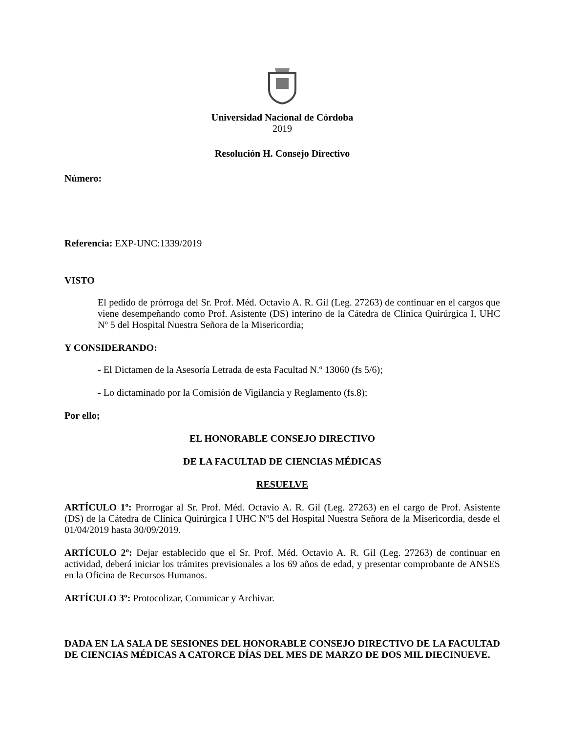Universidad Nacional de Córdoba
2019
Resolución H. Consejo Directivo
Número:
Referencia: EXP-UNC:1339/2019
VISTO
El pedido de prórroga del Sr. Prof. Méd. Octavio A. R. Gil (Leg. 27263) de continuar en el cargos que viene desempeñando como Prof. Asistente (DS) interino de la Cátedra de Clínica Quirúrgica I, UHC Nº 5 del Hospital Nuestra Señora de la Misericordia;
Y CONSIDERANDO:
- El Dictamen de la Asesoría Letrada de esta Facultad N.º 13060 (fs 5/6);
- Lo dictaminado por la Comisión de Vigilancia y Reglamento (fs.8);
Por ello;
EL HONORABLE CONSEJO DIRECTIVO
DE LA FACULTAD DE CIENCIAS MÉDICAS
RESUELVE
ARTÍCULO 1º: Prorrogar al Sr. Prof. Méd. Octavio A. R. Gil (Leg. 27263) en el cargo de Prof. Asistente (DS) de la Cátedra de Clínica Quirúrgica I UHC Nº5 del Hospital Nuestra Señora de la Misericordia, desde el 01/04/2019 hasta 30/09/2019.
ARTÍCULO 2º: Dejar establecido que el Sr. Prof. Méd. Octavio A. R. Gil (Leg. 27263) de continuar en actividad, deberá iniciar los trámites previsionales a los 69 años de edad, y presentar comprobante de ANSES en la Oficina de Recursos Humanos.
ARTÍCULO 3º: Protocolizar, Comunicar y Archivar.
DADA EN LA SALA DE SESIONES DEL HONORABLE CONSEJO DIRECTIVO DE LA FACULTAD DE CIENCIAS MÉDICAS A CATORCE DÍAS DEL MES DE MARZO DE DOS MIL DIECINUEVE.